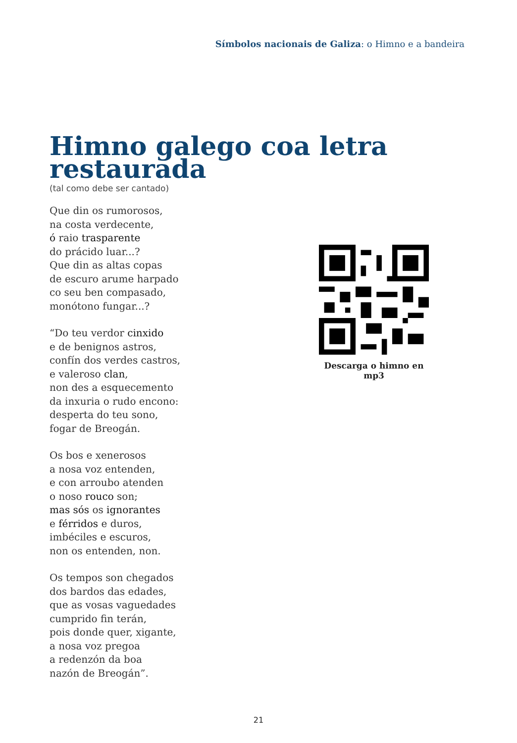Símbolos nacionais de Galiza: o Himno e a bandeira
Himno galego coa letra
restaurada
(tal como debe ser cantado)
Que din os rumorosos,
na costa verdecente,
ó raio trasparente
do prácido luar...?
Que din as altas copas
de escuro arume harpado
co seu ben compasado,
monótono fungar...?
“Do teu verdor cinxido
e de benignos astros,
confín dos verdes castros,
e valeroso clan,
non des a esquecemento
da inxuria o rudo encono:
desperta do teu sono,
fogar de Breogán.
Os bos e xenerosos
a nosa voz entenden,
e con arroubo atenden
o noso rouco son;
mas sós os ignorantes
e férridos e duros,
imbéciles e escuros,
non os entenden, non.
Os tempos son chegados
dos bardos das edades,
que as vosas vaguedades
cumprido fin terán,
pois donde quer, xigante,
a nosa voz pregoa
a redenzón da boa
nazón de Breogán”.
Descarga o himno en mp3
21